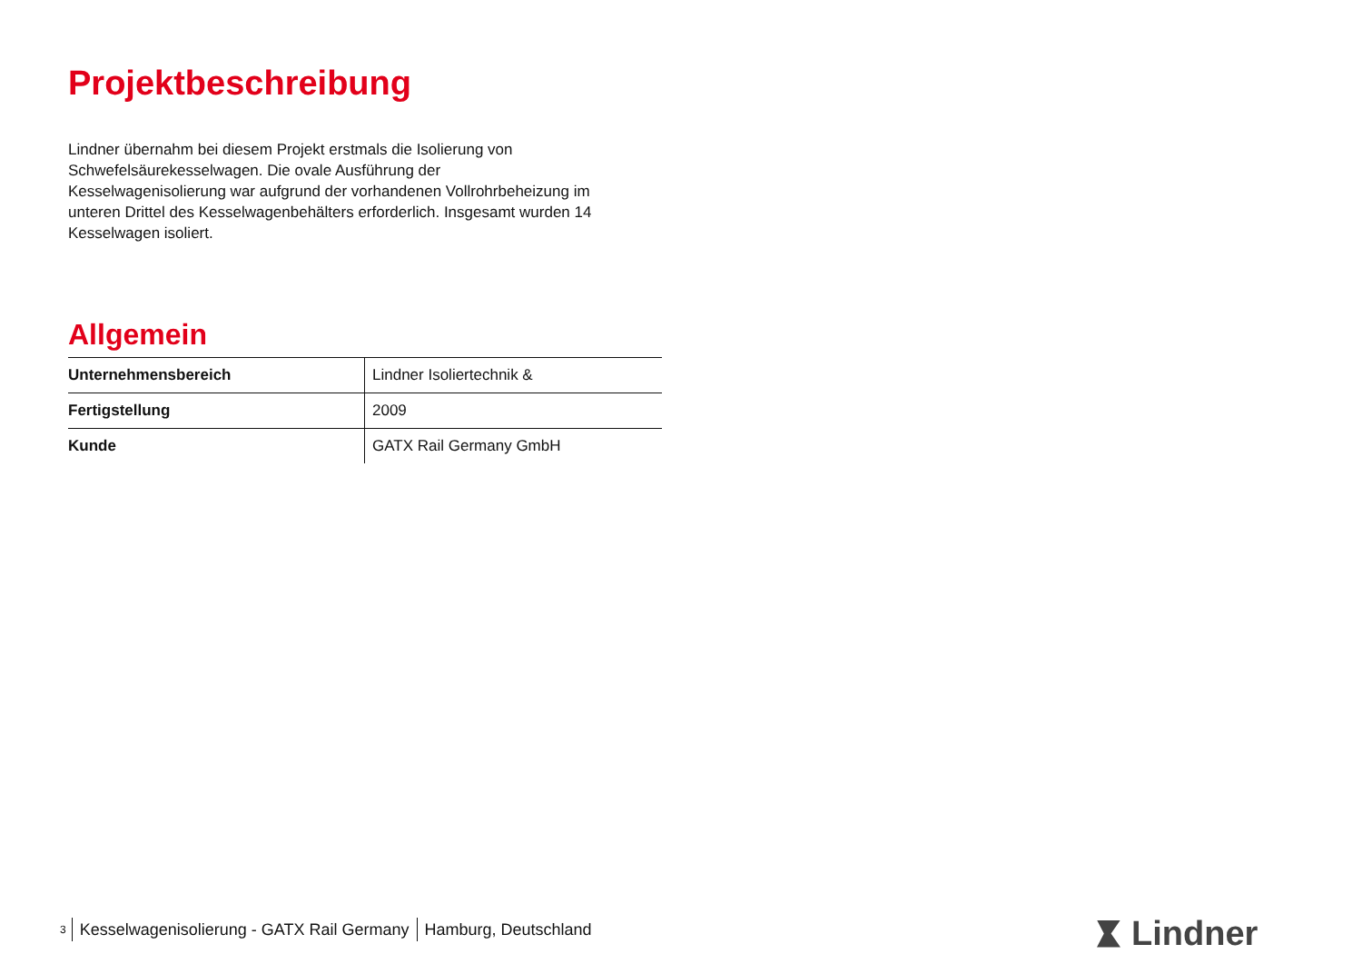Projektbeschreibung
Lindner übernahm bei diesem Projekt erstmals die Isolierung von
Schwefelsäurekesselwagen. Die ovale Ausführung der
Kesselwagenisolierung war aufgrund der vorhandenen Vollrohrbeheizung im
unteren Drittel des Kesselwagenbehälters erforderlich. Insgesamt wurden 14
Kesselwagen isoliert.
Allgemein
| Unternehmensbereich | Lindner Isoliertechnik & |
| Fertigstellung | 2009 |
| Kunde | GATX Rail Germany GmbH |
<sup>3</sup> Kesselwagenisolierung - GATX Rail Germany Hamburg, Deutschland
Lindner